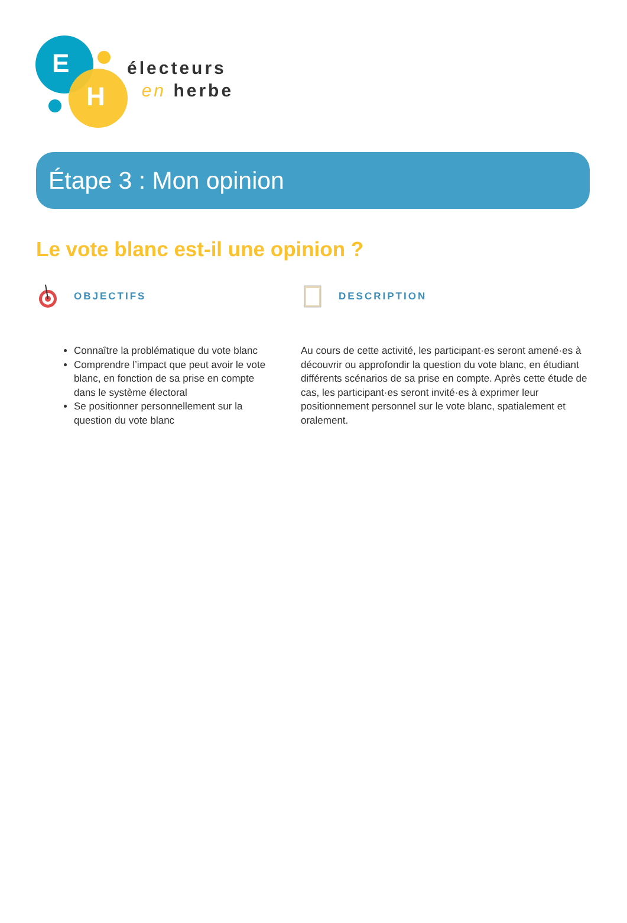E
H
électeurs
en herbe
Étape 3 : Mon opinion
Le vote blanc est-il une opinion ?
OBJECTIFS
Connaître la problématique du vote blanc
Comprendre l’impact que peut avoir le vote blanc, en fonction de sa prise en compte dans le système électoral
Se positionner personnellement sur la question du vote blanc
DESCRIPTION
Au cours de cette activité, les participant·es seront amené·es à découvrir ou approfondir la question du vote blanc, en étudiant différents scénarios de sa prise en compte. Après cette étude de cas, les participant·es seront invité·es à exprimer leur positionnement personnel sur le vote blanc, spatialement et oralement.